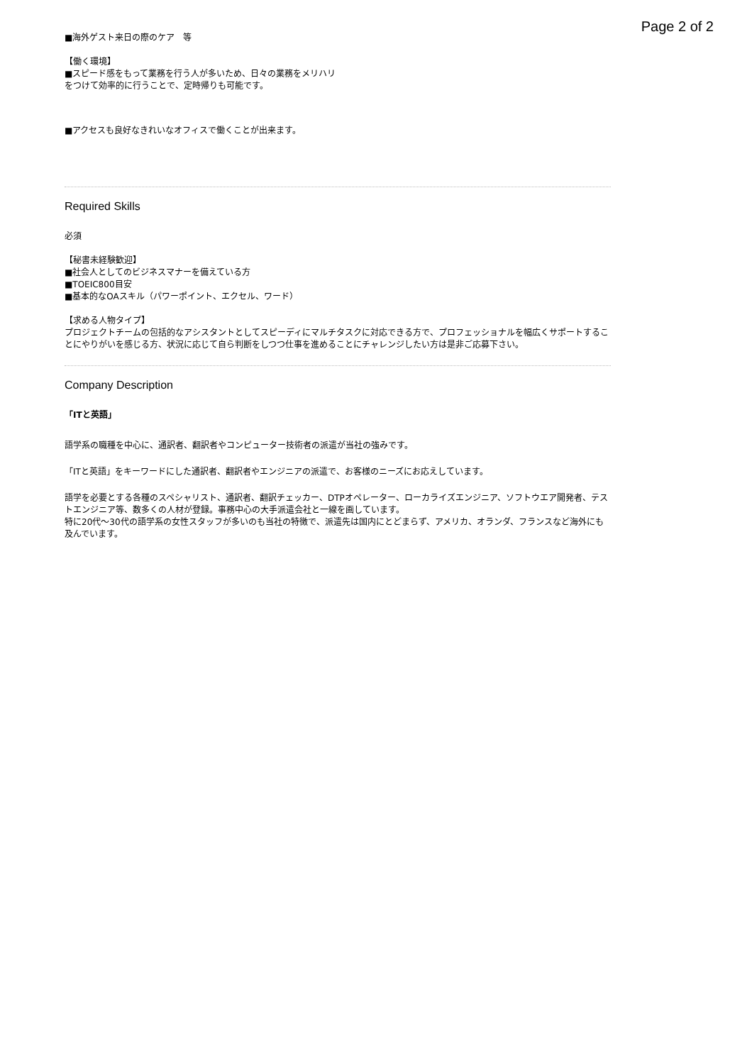Page 2 of 2
■海外ゲスト来日の際のケア　等
【働く環境】
■スピード感をもって業務を行う人が多いため、日々の業務をメリハリ
をつけて効率的に行うことで、定時帰りも可能です。
■アクセスも良好なきれいなオフィスで働くことが出来ます。
Required Skills
必須
【秘書未経験歓迎】
■社会人としてのビジネスマナーを備えている方
■TOEIC800目安
■基本的なOAスキル（パワーポイント、エクセル、ワード）
【求める人物タイプ】
プロジェクトチームの包括的なアシスタントとしてスピーディにマルチタスクに対応できる方で、プロフェッショナルを幅広くサポートすることにやりがいを感じる方、状況に応じて自ら判断をしつつ仕事を進めることにチャレンジしたい方は是非ご応募下さい。
Company Description
「ITと英語」
語学系の職種を中心に、通訳者、翻訳者やコンピューター技術者の派遣が当社の強みです。
「ITと英語」をキーワードにした通訳者、翻訳者やエンジニアの派遣で、お客様のニーズにお応えしています。
語学を必要とする各種のスペシャリスト、通訳者、翻訳チェッカー、DTPオペレーター、ローカライズエンジニア、ソフトウエア開発者、テストエンジニア等、数多くの人材が登録。事務中心の大手派遣会社と一線を画しています。
特に20代～30代の語学系の女性スタッフが多いのも当社の特徴で、派遣先は国内にとどまらず、アメリカ、オランダ、フランスなど海外にも及んでいます。